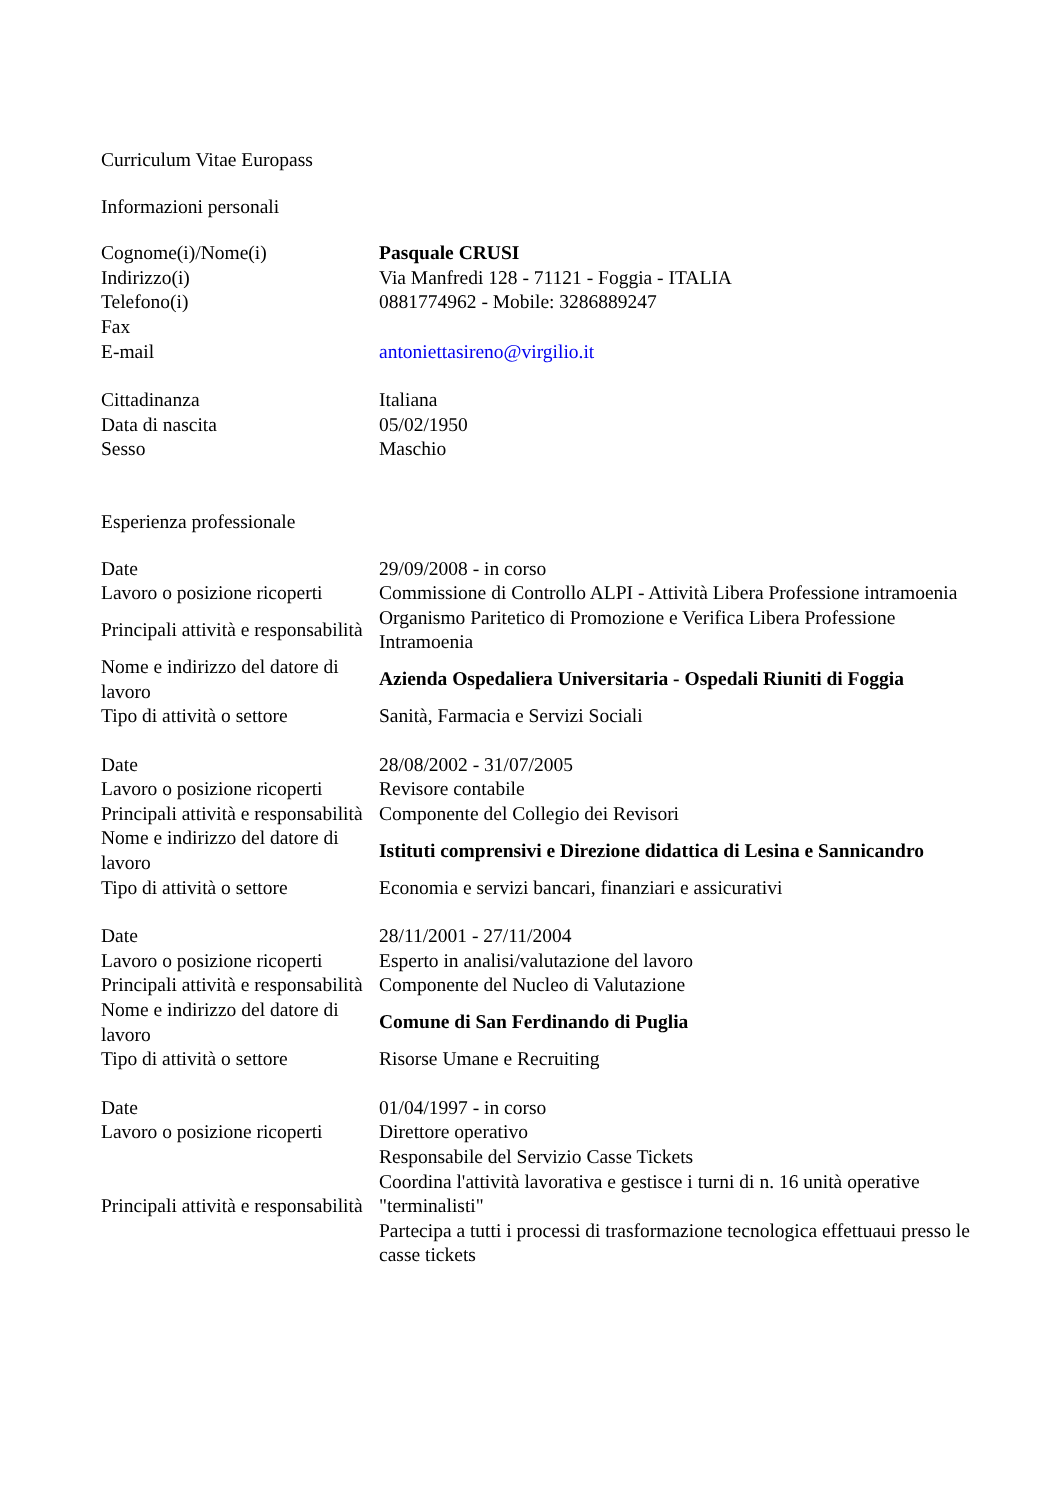Curriculum Vitae Europass
Informazioni personali
| Cognome(i)/Nome(i) | Pasquale CRUSI |
| Indirizzo(i) | Via Manfredi 128 - 71121 - Foggia - ITALIA |
| Telefono(i) | 0881774962 - Mobile: 3286889247 |
| Fax | |
| E-mail | antoniettasireno@virgilio.it |
| Cittadinanza | Italiana |
| Data di nascita | 05/02/1950 |
| Sesso | Maschio |
Esperienza professionale
| Date | 29/09/2008 - in corso |
| Lavoro o posizione ricoperti | Commissione di Controllo ALPI - Attività Libera Professione intramoenia |
| Principali attività e responsabilità | Organismo Paritetico di Promozione e Verifica Libera Professione Intramoenia |
| Nome e indirizzo del datore di lavoro | Azienda Ospedaliera Universitaria - Ospedali Riuniti di Foggia |
| Tipo di attività o settore | Sanità, Farmacia e Servizi Sociali |
| Date | 28/08/2002 - 31/07/2005 |
| Lavoro o posizione ricoperti | Revisore contabile |
| Principali attività e responsabilità | Componente del Collegio dei Revisori |
| Nome e indirizzo del datore di lavoro | Istituti comprensivi e Direzione didattica di Lesina e Sannicandro |
| Tipo di attività o settore | Economia e servizi bancari, finanziari e assicurativi |
| Date | 28/11/2001 - 27/11/2004 |
| Lavoro o posizione ricoperti | Esperto in analisi/valutazione del lavoro |
| Principali attività e responsabilità | Componente del Nucleo di Valutazione |
| Nome e indirizzo del datore di lavoro | Comune di San Ferdinando di Puglia |
| Tipo di attività o settore | Risorse Umane e Recruiting |
| Date | 01/04/1997 - in corso |
| Lavoro o posizione ricoperti | Direttore operativo |
| Principali attività e responsabilità | Responsabile del Servizio Casse Tickets Coordina l'attività lavorativa e gestisce i turni di n. 16 unità operative "terminalisti" Partecipa a tutti i processi di trasformazione tecnologica effettuaui presso le casse tickets |